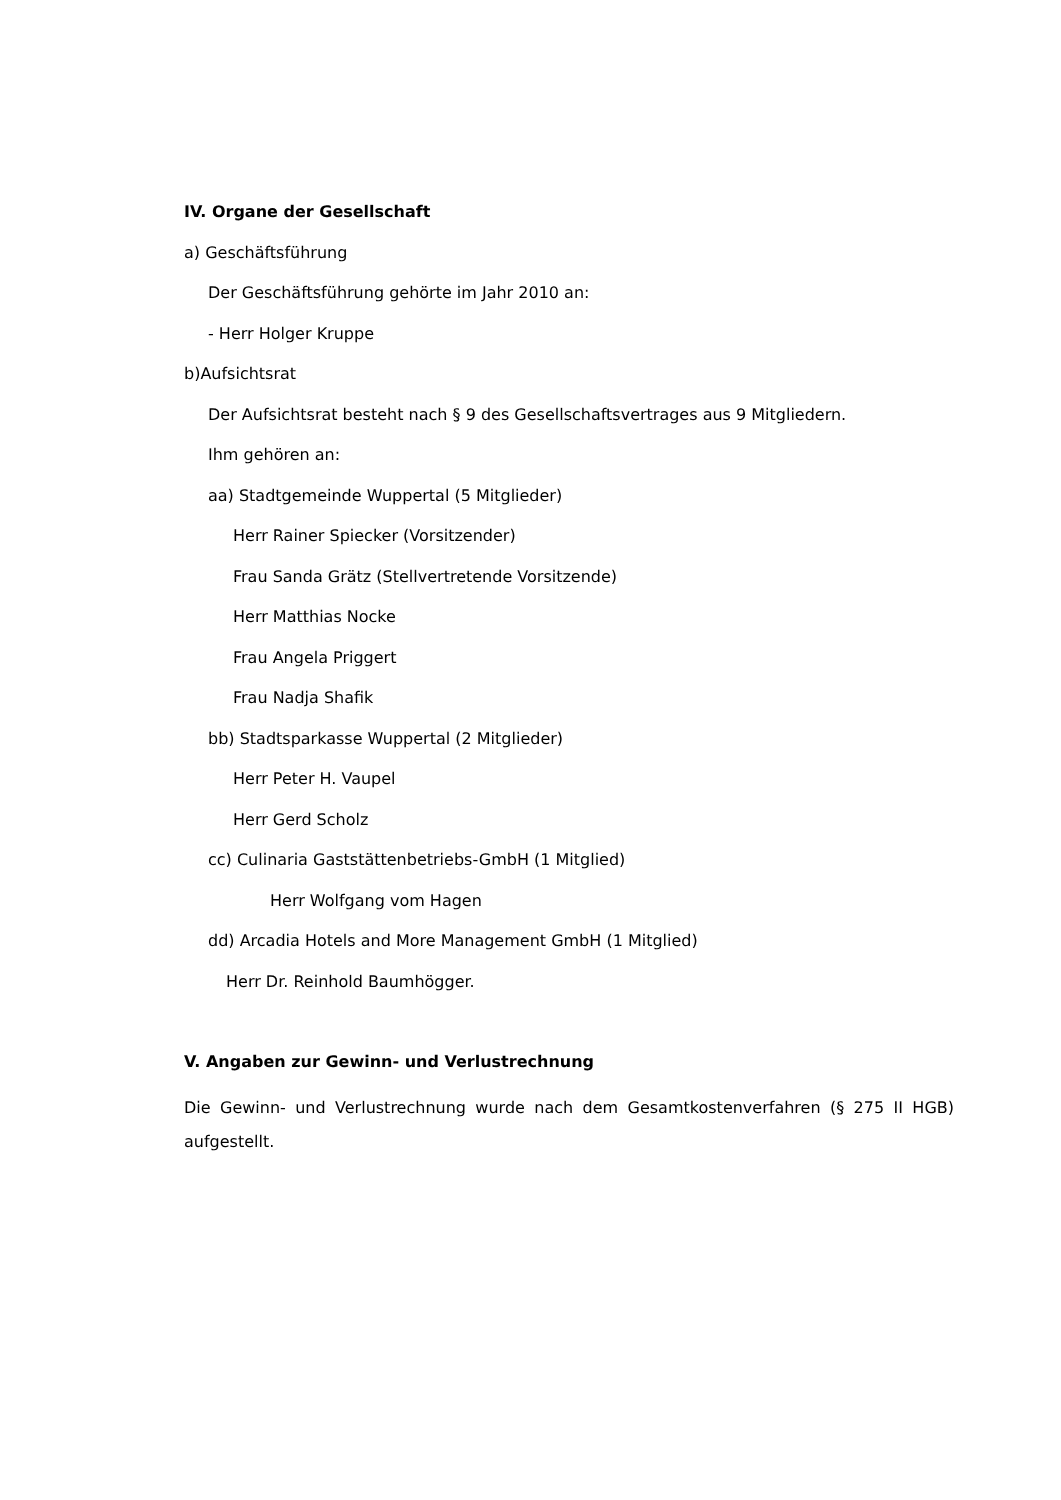IV. Organe der Gesellschaft
a) Geschäftsführung
Der Geschäftsführung gehörte im Jahr 2010 an:
- Herr Holger Kruppe
b)Aufsichtsrat
Der Aufsichtsrat besteht nach § 9 des Gesellschaftsvertrages aus 9 Mitgliedern.
Ihm gehören an:
aa) Stadtgemeinde Wuppertal (5 Mitglieder)
Herr Rainer Spiecker (Vorsitzender)
Frau Sanda Grätz (Stellvertretende Vorsitzende)
Herr Matthias Nocke
Frau Angela Priggert
Frau Nadja Shafik
bb) Stadtsparkasse Wuppertal (2 Mitglieder)
Herr Peter H. Vaupel
Herr Gerd Scholz
cc) Culinaria Gaststättenbetriebs-GmbH (1 Mitglied)
Herr Wolfgang vom Hagen
dd) Arcadia Hotels and More Management GmbH (1 Mitglied)
Herr Dr. Reinhold Baumhögger.
V. Angaben zur Gewinn- und Verlustrechnung
Die Gewinn- und Verlustrechnung wurde nach dem Gesamtkostenverfahren (§ 275 II HGB) aufgestellt.